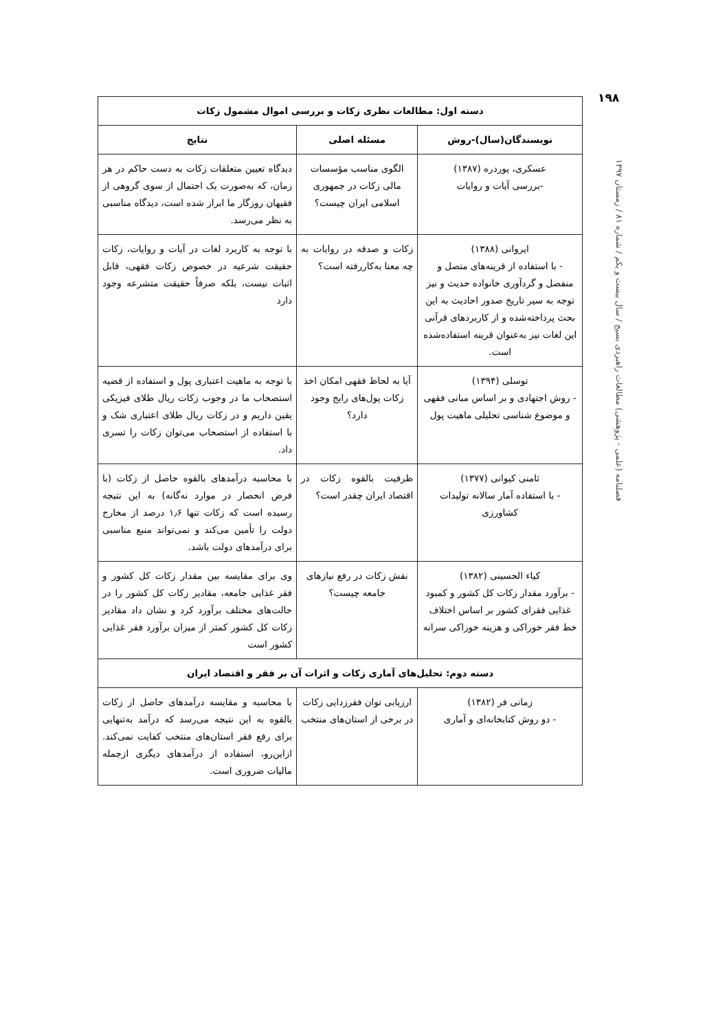۱۹۸
فصلنامه (علمی - پژوهشی) مطالعات راهبردی بسیج / سال بیست و یکم / شماره ۸۱ / زمستان ۱۳۹۷
| دسته اول: مطالعات نظری زکات و بررسی اموال مشمول زکات | | |
| --- | --- | --- |
| نویسندگان(سال)-روش | مسئله اصلی | نتایج |
| عسکری، پوردره (۱۳۸۷) -بررسی آیات و روایات | الگوی مناسب مؤسسات مالی زکات در جمهوری اسلامی ایران چیست؟ | دیدگاه تعیین متعلقات زکات به دست حاکم در هر زمان، که به‌صورت یک احتمال از سوی گروهی از فقیهان روزگار ما ابراز شده است، دیدگاه مناسبی به نظر می‌رسد. |
| ایروانی (۱۳۸۸) - با استفاده از قرینه‌های متصل و منفصل و گردآوری خانواده حدیث و نیز توجه به سیر تاریخ صدور احادیث به این بحث پرداخته‌شده و از کاربردهای قرآنی این لغات نیز به‌عنوان قرینه استفاده‌شده است. | زکات و صدقه در روایات به چه معنا به‌کاررفته است؟ | با توجه به کاربرد لغات در آیات و روایات، زکات حقیقت شرعیه در خصوص زکات فقهی، قابل اثبات نیست، بلکه صرفاً حقیقت متشرعه وجود دارد |
| توسلی (۱۳۹۴) - روش اجتهادی و بر اساس مبانی فقهی و موضوع شناسی تحلیلی ماهیت پول | آیا به لحاظ فقهی امکان اخذ زکات پول‌های رایج وجود دارد؟ | با توجه به ماهیت اعتباری پول و استفاده از قضیه استصحاب ما در وجوب زکات ریال طلای فیزیکی یقین داریم و در زکات ریال طلای اعتباری شک و با استفاده از استصحاب می‌توان زکات را تسری داد. |
| ثامنی کیوانی (۱۳۷۷) - با استفاده آمار سالانه تولیدات کشاورزی | ظرفیت بالقوه زکات در اقتصاد ایران چقدر است؟ | با محاسبه درآمدهای بالقوه حاصل از زکات (با فرض انحصار در موارد نه‌گانه) به این نتیجه رسیده است که زکات تنها ۱٫۶ درصد از مخارج دولت را تأمین می‌کند و نمی‌تواند منبع مناسبی برای درآمدهای دولت باشد. |
| کیاء الحسینی (۱۳۸۲) - برآورد مقدار زکات کل کشور و کمبود غذایی فقرای کشور بر اساس اختلاف خط فقر خوراکی و هزینه خوراکی سرانه | نقش زکات در رفع نیازهای جامعه چیست؟ | وی برای مقایسه بین مقدار زکات کل کشور و فقر غذایی جامعه، مقادیر زکات کل کشور را در حالت‌های مختلف برآورد کرد و نشان داد مقادیر زکات کل کشور کمتر از میزان برآورد فقر غذایی کشور است |
| دسته دوم: تحلیل‌های آماری زکات و اثرات آن بر فقر و اقتصاد ایران | | |
| زمانی فر (۱۳۸۲) - دو روش کتابخانه‌ای و آماری | ارزیابی توان فقرزدایی زکات در برخی از استان‌های منتخب | با محاسبه و مقایسه درآمدهای حاصل از زکات بالقوه به این نتیجه می‌رسد که درآمد به‌تنهایی برای رفع فقر استان‌های منتخب کفایت نمی‌کند. ازاین‌رو، استفاده از درآمدهای دیگری ازجمله مالیات ضروری است. |